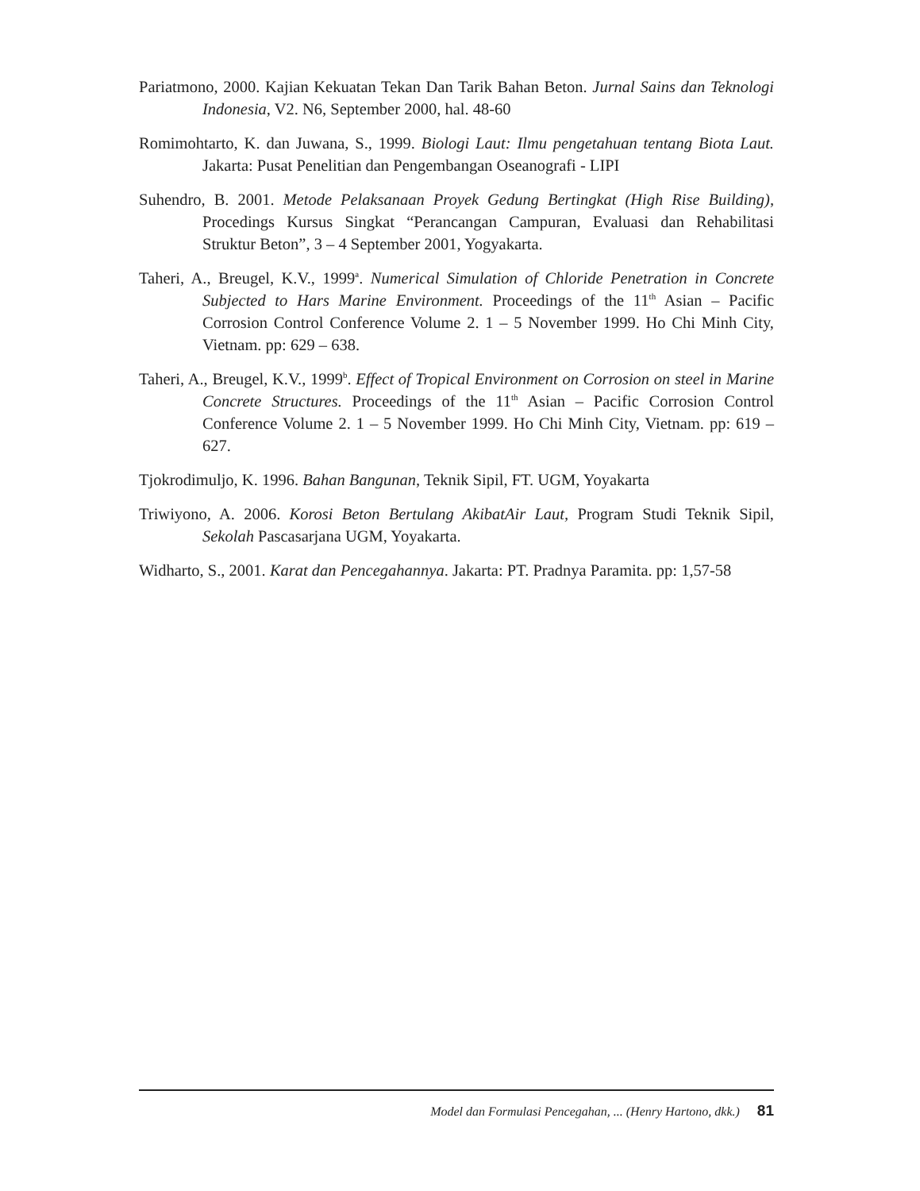Pariatmono, 2000. Kajian Kekuatan Tekan Dan Tarik Bahan Beton. Jurnal Sains dan Teknologi Indonesia, V2. N6, September 2000, hal. 48-60
Romimohtarto, K. dan Juwana, S., 1999. Biologi Laut: Ilmu pengetahuan tentang Biota Laut. Jakarta: Pusat Penelitian dan Pengembangan Oseanografi - LIPI
Suhendro, B. 2001. Metode Pelaksanaan Proyek Gedung Bertingkat (High Rise Building), Procedings Kursus Singkat “Perancangan Campuran, Evaluasi dan Rehabilitasi Struktur Beton”, 3 – 4 September 2001, Yogyakarta.
Taheri, A., Breugel, K.V., 1999<sup>a</sup>. Numerical Simulation of Chloride Penetration in Concrete Subjected to Hars Marine Environment. Proceedings of the 11<sup>th</sup> Asian – Pacific Corrosion Control Conference Volume 2. 1 – 5 November 1999. Ho Chi Minh City, Vietnam. pp: 629 – 638.
Taheri, A., Breugel, K.V., 1999<sup>b</sup>. Effect of Tropical Environment on Corrosion on steel in Marine Concrete Structures. Proceedings of the 11<sup>th</sup> Asian – Pacific Corrosion Control Conference Volume 2. 1 – 5 November 1999. Ho Chi Minh City, Vietnam. pp: 619 – 627.
Tjokrodimuljo, K. 1996. Bahan Bangunan, Teknik Sipil, FT. UGM, Yoyakarta
Triwiyono, A. 2006. Korosi Beton Bertulang AkibatAir Laut, Program Studi Teknik Sipil, Sekolah Pascasarjana UGM, Yoyakarta.
Widharto, S., 2001. Karat dan Pencegahannya. Jakarta: PT. Pradnya Paramita. pp: 1,57-58
Model dan Formulasi Pencegahan, ... (Henry Hartono, dkk.) 81